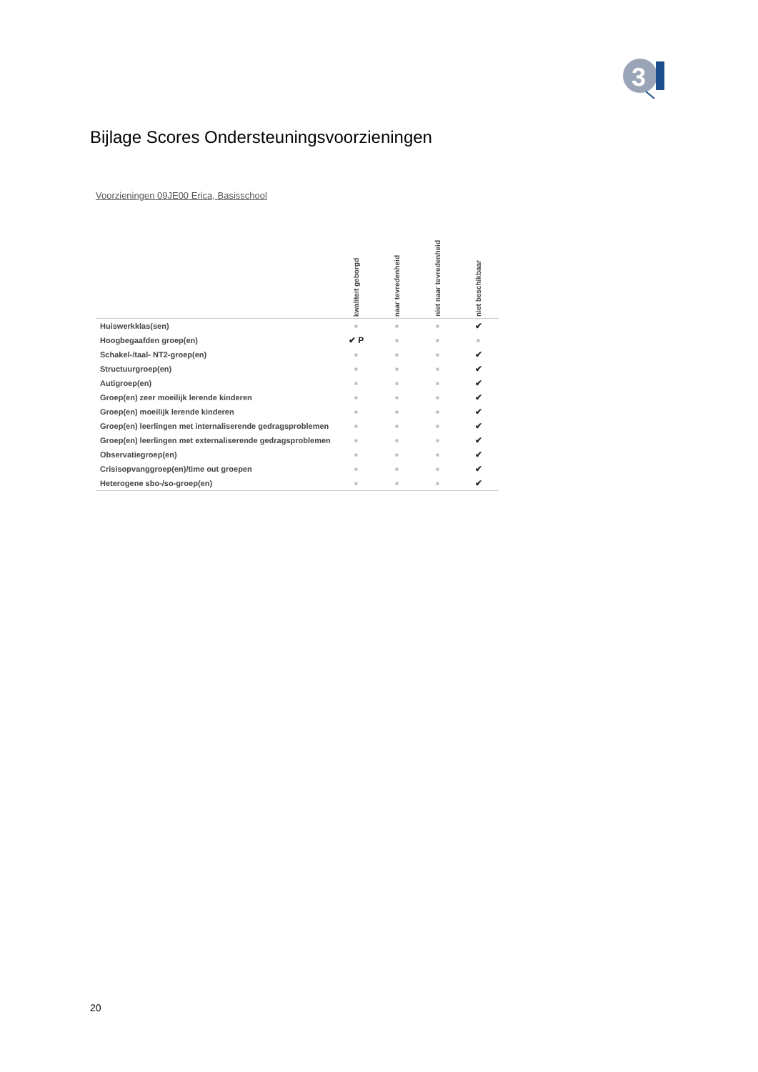3
Bijlage Scores Ondersteuningsvoorzieningen
Voorzieningen 09JE00 Erica, Basisschool
| | kwaliteit geborgd | naar tevredenheid | niet naar tevredenheid | niet beschikbaar |
| --- | --- | --- | --- | --- |
| Huiswerkklas(sen) | ■ | ■ | ■ | ✔ |
| Hoogbegaafden groep(en) | ✔ P | ■ | ■ | ■ |
| Schakel-/taal- NT2-groep(en) | ■ | ■ | ■ | ✔ |
| Structuurgroep(en) | ■ | ■ | ■ | ✔ |
| Autigroep(en) | ■ | ■ | ■ | ✔ |
| Groep(en) zeer moeilijk lerende kinderen | ■ | ■ | ■ | ✔ |
| Groep(en) moeilijk lerende kinderen | ■ | ■ | ■ | ✔ |
| Groep(en) leerlingen met internaliserende gedragsproblemen | ■ | ■ | ■ | ✔ |
| Groep(en) leerlingen met externaliserende gedragsproblemen | ■ | ■ | ■ | ✔ |
| Observatiegroep(en) | ■ | ■ | ■ | ✔ |
| Crisisopvanggroep(en)/time out groepen | ■ | ■ | ■ | ✔ |
| Heterogene sbo-/so-groep(en) | ■ | ■ | ■ | ✔ |
20